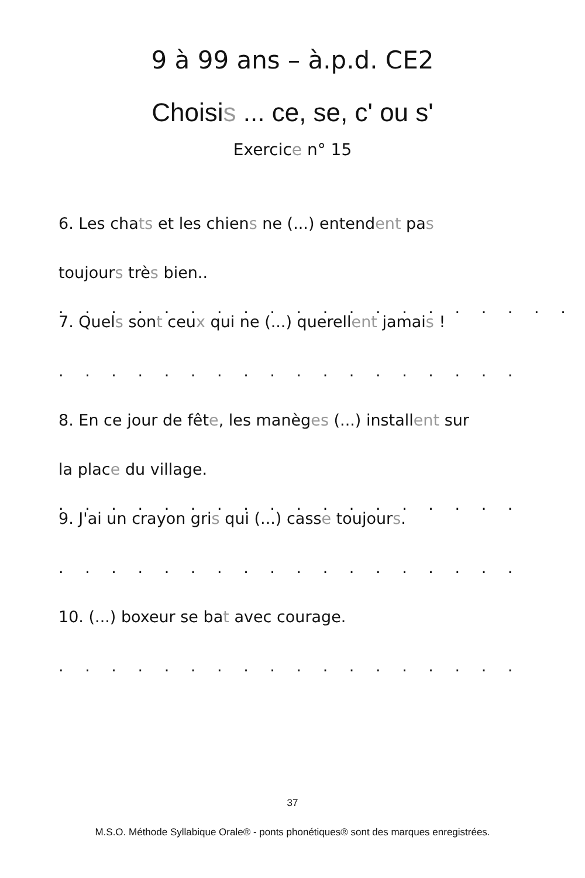9 à 99 ans – à.p.d. CE2
Choisis ... ce, se, c' ou s'
Exercice n° 15
6. Les chats et les chiens ne (...) entendent pas
toujours très bien.. . . . . . . . . . . . . . . . . . . . .
7. Quels sont ceux qui ne (...) querellent jamais !
. . . . . . . . . . . . . . . . . . . . . . . . . . . .
8. En ce jour de fête, les manèges (...) installent sur
la place du village. . . . . . . . . . . . . . . . . . .
9. J'ai un crayon gris qui (...) casse toujours.
. . . . . . . . . . . . . . . . . . . . . . . . . . . .
10. (...) boxeur se bat avec courage.
. . . . . . . . . . . . . . . . . . . . . . . . . . . .
37
M.S.O. Méthode Syllabique Orale® - ponts phonétiques® sont des marques enregistrées.